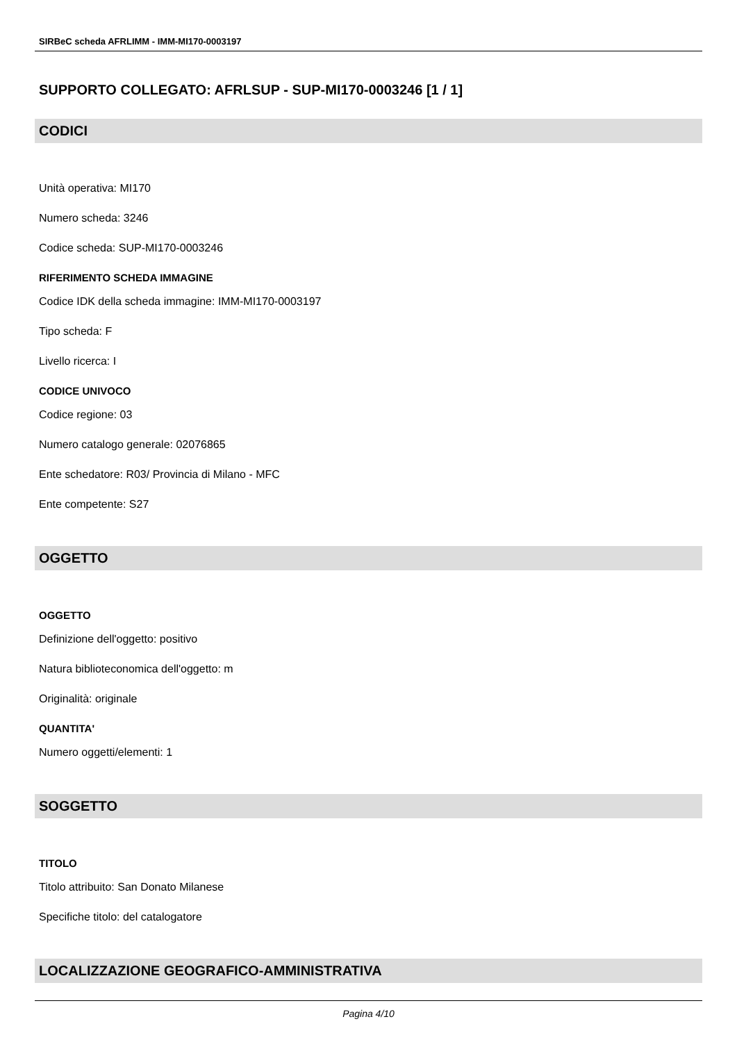SIRBeC scheda AFRLIMM - IMM-MI170-0003197
SUPPORTO COLLEGATO: AFRLSUP - SUP-MI170-0003246 [1 / 1]
CODICI
Unità operativa: MI170
Numero scheda: 3246
Codice scheda: SUP-MI170-0003246
RIFERIMENTO SCHEDA IMMAGINE
Codice IDK della scheda immagine: IMM-MI170-0003197
Tipo scheda: F
Livello ricerca: I
CODICE UNIVOCO
Codice regione: 03
Numero catalogo generale: 02076865
Ente schedatore: R03/ Provincia di Milano - MFC
Ente competente: S27
OGGETTO
OGGETTO
Definizione dell'oggetto: positivo
Natura biblioteconomica dell'oggetto: m
Originalità: originale
QUANTITA'
Numero oggetti/elementi: 1
SOGGETTO
TITOLO
Titolo attribuito: San Donato Milanese
Specifiche titolo: del catalogatore
LOCALIZZAZIONE GEOGRAFICO-AMMINISTRATIVA
Pagina 4/10